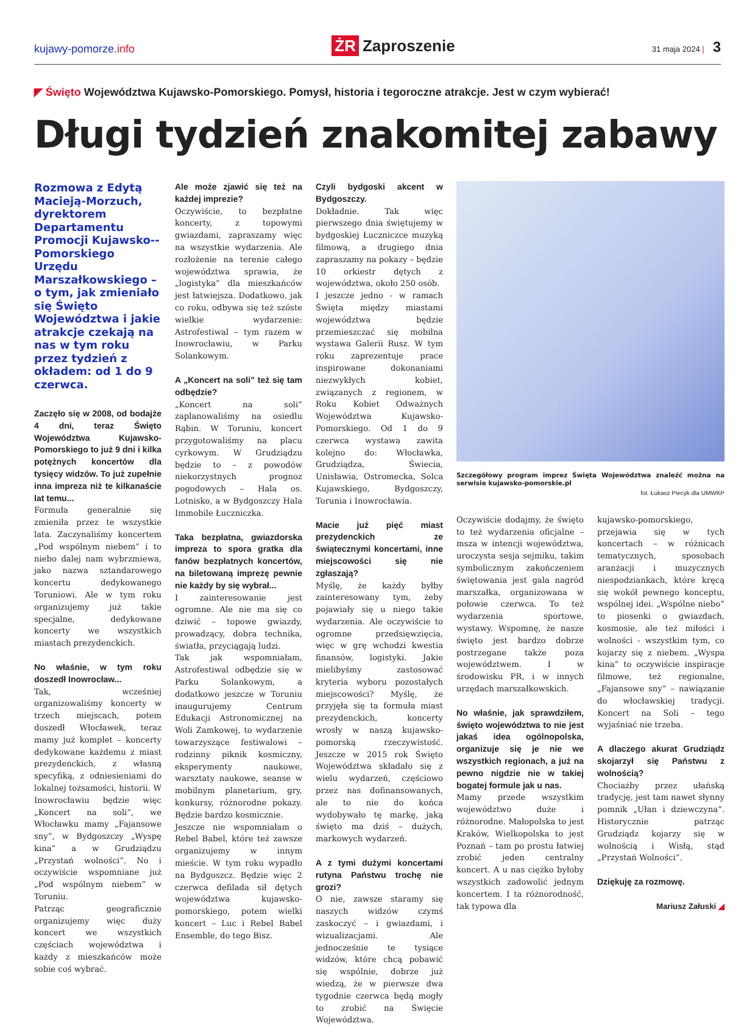kujawy-pomorze.info
ŻR Zaproszenie
31 maja 2024 | 3
◤ Święto Województwa Kujawsko-Pomorskiego. Pomysł, historia i tegoroczne atrakcje. Jest w czym wybierać!
Długi tydzień znakomitej zabawy
Rozmowa z Edytą Macieją-Morzuch, dyrektorem Departamentu Promocji Kujawsko--Pomorskiego Urzędu Marszałkowskiego – o tym, jak zmieniało się Święto Województwa i jakie atrakcje czekają na nas w tym roku przez tydzień z okładem: od 1 do 9 czerwca.
Zaczęło się w 2008, od bodajże 4 dni, teraz Święto Województwa Kujawsko-Pomorskiego to już 9 dni i kilka potężnych koncertów dla tysięcy widzów. To już zupełnie inna impreza niż te kilkanaście lat temu...
Formuła generalnie się zmieniła przez te wszystkie lata. Zaczynaliśmy koncertem „Pod wspólnym niebem” i to niebo dalej nam wybrzmiewa, jako nazwa sztandarowego koncertu dedykowanego Toruniowi. Ale w tym roku organizujemy już takie specjalne, dedykowane koncerty we wszystkich miastach prezydenckich.
No właśnie, w tym roku doszedł Inowrocław...
Tak, wcześniej organizowaliśmy koncerty w trzech miejscach, potem doszedł Włocławek, teraz mamy już komplet – koncerty dedykowane każdemu z miast prezydenckich, z własną specyfiką, z odniesieniami do lokalnej tożsamości, historii. W Inowrocławiu będzie więc „Koncert na soli”, we Włocławku mamy „Fajansowe sny”, w Bydgoszczy „Wyspę kina” a w Grudziądzu „Przystań wolności”. No i oczywiście wspomniane już „Pod wspólnym niebem” w Toruniu.
Patrząc geograficznie organizujemy więc duży koncert we wszystkich częściach województwa i każdy z mieszkańców może sobie coś wybrać.
Ale może zjawić się też na każdej imprezie?
Oczywiście, to bezpłatne koncerty, z topowymi gwiazdami, zapraszamy więc na wszystkie wydarzenia. Ale rozłożenie na terenie całego województwa sprawia, że „logistyka” dla mieszkańców jest łatwiejsza. Dodatkowo, jak co roku, odbywa się też szóste wielkie wydarzenie: Astrofestiwal – tym razem w Inowrocławiu, w Parku Solankowym.
A „Koncert na soli” też się tam odbędzie?
„Koncert na soli” zaplanowaliśmy na osiedlu Rąbin. W Toruniu, koncert przygotowaliśmy na placu cyrkowym. W Grudziądzu będzie to – z powodów niekorzystnych prognoz pogodowych – Hala os. Lotnisko, a w Bydgoszczy Hala Immobile Łuczniczka.
Taka bezpłatna, gwiazdorska impreza to spora gratka dla fanów bezpłatnych koncertów, na biletowaną imprezę pewnie nie każdy by się wybrał...
I zainteresowanie jest ogromne. Ale nie ma się co dziwić – topowe gwiazdy, prowadzący, dobra technika, światła, przyciągają ludzi.
Tak jak wspomniałam, Astrofestiwal odbędzie się w Parku Solankowym, a dodatkowo jeszcze w Toruniu inaugurujemy Centrum Edukacji Astronomicznej na Woli Zamkowej, to wydarzenie towarzyszące festiwalowi – rodzinny piknik kosmiczny, eksperymenty naukowe, warsztaty naukowe, seanse w mobilnym planetarium, gry, konkursy, różnorodne pokazy. Będzie bardzo kosmicznie.
Jeszcze nie wspomniałam o Rebel Babel, które też zawsze organizujemy w innym mieście. W tym roku wypadło na Bydgoszcz. Będzie więc 2 czerwca defilada sił dętych województwa kujawsko-pomorskiego, potem wielki koncert – Luc i Rebel Babel Ensemble, do tego Bisz.
Czyli bydgoski akcent w Bydgoszczy.
Dokładnie. Tak więc pierwszego dnia świętujemy w bydgoskiej Łuczniczce muzyką filmową, a drugiego dnia zapraszamy na pokazy – będzie 10 orkiestr dętych z województwa, około 250 osób.
I jeszcze jedno - w ramach Święta między miastami województwa będzie przemieszczać się mobilna wystawa Galerii Rusz. W tym roku zaprezentuje prace inspirowane dokonaniami niezwykłych kobiet, związanych z regionem, w Roku Kobiet Odważnych Województwa Kujawsko-Pomorskiego. Od 1 do 9 czerwca wystawa zawita kolejno do: Włocławka, Grudziądza, Świecia, Unisławia, Ostromecka, Solca Kujawskiego, Bydgoszczy, Torunia i Inowrocławia.
Macie już pięć miast prezydenckich ze świątecznymi koncertami, inne miejscowości się nie zgłaszają?
Myślę, że każdy byłby zainteresowany tym, żeby pojawiały się u niego takie wydarzenia. Ale oczywiście to ogromne przedsięwzięcia, więc w grę wchodzi kwestia finansów, logistyki. Jakie mielibyśmy zastosować kryteria wyboru pozostałych miejscowości? Myślę, że przyjęła się ta formuła miast prezydenckich, koncerty wrosły w naszą kujawsko-pomorską rzeczywistość. Jeszcze w 2015 rok Święto Województwa składało się z wielu wydarzeń, częściowo przez nas dofinansowanych, ale to nie do końca wydobywało tę markę, jaką święto ma dziś – dużych, markowych wydarzeń.
A z tymi dużymi koncertami rutyna Państwu trochę nie grozi?
O nie, zawsze staramy się naszych widzów czymś zaskoczyć – i gwiazdami, i wizualizacjami. Ale jednocześnie te tysiące widzów, które chcą pobawić się wspólnie, dobrze już wiedzą, że w pierwsze dwa tygodnie czerwca będą mogły to zrobić na Święcie Województwa.
Szczegółowy program imprez Święta Województwa znaleźć można na serwisie kujawsko-pomorskie.pl
fot. Łukasz Piecyk dla UMWKP
Oczywiście dodajmy, że święto to też wydarzenia oficjalne – msza w intencji województwa, uroczysta sesja sejmiku, takim symbolicznym zakończeniem świętowania jest gala nagród marszałka, organizowana w połowie czerwca. To też wydarzenia sportowe, wystawy. Wspomnę, że nasze święto jest bardzo dobrze postrzegane także poza województwem. I w środowisku PR, i w innych urzędach marszałkowskich.
No właśnie, jak sprawdziłem, święto województwa to nie jest jakaś idea ogólnopolska, organizuje się je nie we wszystkich regionach, a już na pewno nigdzie nie w takiej bogatej formule jak u nas.
Mamy przede wszystkim województwo duże i różnorodne. Małopolska to jest Kraków, Wielkopolska to jest Poznań – tam po prostu łatwiej zrobić jeden centralny koncert. A u nas ciężko byłoby wszystkich zadowolić jednym koncertem. I ta różnorodność, tak typowa dla
kujawsko-pomorskiego, przejawia się w tych koncertach – w różnicach tematycznych, sposobach aranżacji i muzycznych niespodziankach, które kręcą się wokół pewnego konceptu, wspólnej idei. „Wspólne niebo” to piosenki o gwiazdach, kosmosie, ale też miłości i wolności - wszystkim tym, co kojarzy się z niebem. „Wyspa kina” to oczywiście inspiracje filmowe, też regionalne, „Fajansowe sny” – nawiązanie do włocławskiej tradycji. Koncert na Soli – tego wyjaśniać nie trzeba.
A dlaczego akurat Grudziądz skojarzył się Państwu z wolnością?
Chociażby przez ułańską tradycję, jest tam nawet słynny pomnik „Ułan i dziewczyna”. Historycznie patrząc Grudziądz kojarzy się w wolnością i Wisłą, stąd „Przystań Wolności”.
Dziękuję za rozmowę.
Mariusz Załuski ◢